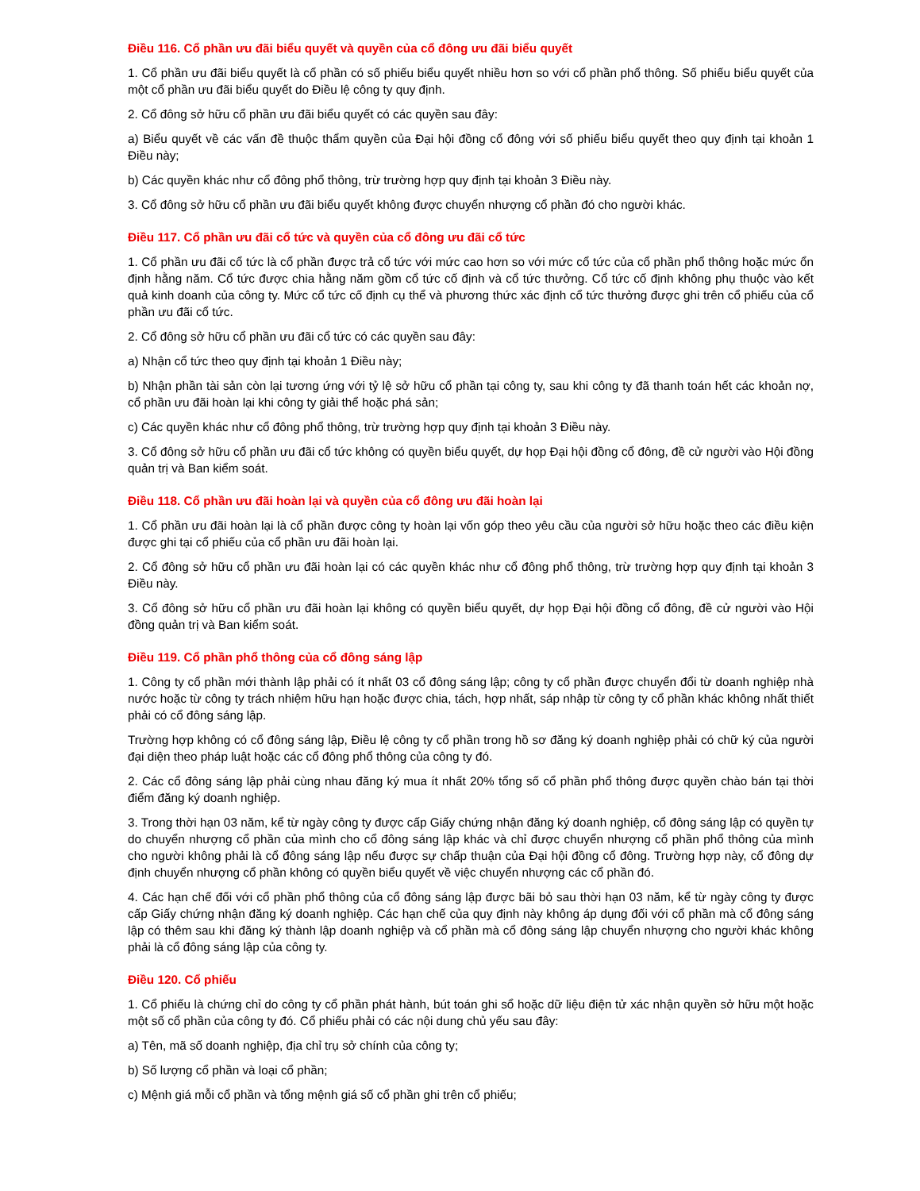Điều 116. Cổ phần ưu đãi biểu quyết và quyền của cổ đông ưu đãi biểu quyết
1. Cổ phần ưu đãi biểu quyết là cổ phần có số phiếu biểu quyết nhiều hơn so với cổ phần phổ thông. Số phiếu biểu quyết của một cổ phần ưu đãi biểu quyết do Điều lệ công ty quy định.
2. Cổ đông sở hữu cổ phần ưu đãi biểu quyết có các quyền sau đây:
a) Biểu quyết về các vấn đề thuộc thẩm quyền của Đại hội đồng cổ đông với số phiếu biểu quyết theo quy định tại khoản 1 Điều này;
b) Các quyền khác như cổ đông phổ thông, trừ trường hợp quy định tại khoản 3 Điều này.
3. Cổ đông sở hữu cổ phần ưu đãi biểu quyết không được chuyển nhượng cổ phần đó cho người khác.
Điều 117. Cổ phần ưu đãi cổ tức và quyền của cổ đông ưu đãi cổ tức
1. Cổ phần ưu đãi cổ tức là cổ phần được trả cổ tức với mức cao hơn so với mức cổ tức của cổ phần phổ thông hoặc mức ổn định hằng năm. Cổ tức được chia hằng năm gồm cổ tức cố định và cổ tức thưởng. Cổ tức cố định không phụ thuộc vào kết quả kinh doanh của công ty. Mức cổ tức cố định cụ thể và phương thức xác định cổ tức thưởng được ghi trên cổ phiếu của cổ phần ưu đãi cổ tức.
2. Cổ đông sở hữu cổ phần ưu đãi cổ tức có các quyền sau đây:
a) Nhận cổ tức theo quy định tại khoản 1 Điều này;
b) Nhận phần tài sản còn lại tương ứng với tỷ lệ sở hữu cổ phần tại công ty, sau khi công ty đã thanh toán hết các khoản nợ, cổ phần ưu đãi hoàn lại khi công ty giải thể hoặc phá sản;
c) Các quyền khác như cổ đông phổ thông, trừ trường hợp quy định tại khoản 3 Điều này.
3. Cổ đông sở hữu cổ phần ưu đãi cổ tức không có quyền biểu quyết, dự họp Đại hội đồng cổ đông, đề cử người vào Hội đồng quản trị và Ban kiểm soát.
Điều 118. Cổ phần ưu đãi hoàn lại và quyền của cổ đông ưu đãi hoàn lại
1. Cổ phần ưu đãi hoàn lại là cổ phần được công ty hoàn lại vốn góp theo yêu cầu của người sở hữu hoặc theo các điều kiện được ghi tại cổ phiếu của cổ phần ưu đãi hoàn lại.
2. Cổ đông sở hữu cổ phần ưu đãi hoàn lại có các quyền khác như cổ đông phổ thông, trừ trường hợp quy định tại khoản 3 Điều này.
3. Cổ đông sở hữu cổ phần ưu đãi hoàn lại không có quyền biểu quyết, dự họp Đại hội đồng cổ đông, đề cử người vào Hội đồng quản trị và Ban kiểm soát.
Điều 119. Cổ phần phổ thông của cổ đông sáng lập
1. Công ty cổ phần mới thành lập phải có ít nhất 03 cổ đông sáng lập; công ty cổ phần được chuyển đổi từ doanh nghiệp nhà nước hoặc từ công ty trách nhiệm hữu hạn hoặc được chia, tách, hợp nhất, sáp nhập từ công ty cổ phần khác không nhất thiết phải có cổ đông sáng lập.
Trường hợp không có cổ đông sáng lập, Điều lệ công ty cổ phần trong hồ sơ đăng ký doanh nghiệp phải có chữ ký của người đại diện theo pháp luật hoặc các cổ đông phổ thông của công ty đó.
2. Các cổ đông sáng lập phải cùng nhau đăng ký mua ít nhất 20% tổng số cổ phần phổ thông được quyền chào bán tại thời điểm đăng ký doanh nghiệp.
3. Trong thời hạn 03 năm, kể từ ngày công ty được cấp Giấy chứng nhận đăng ký doanh nghiệp, cổ đông sáng lập có quyền tự do chuyển nhượng cổ phần của mình cho cổ đông sáng lập khác và chỉ được chuyển nhượng cổ phần phổ thông của mình cho người không phải là cổ đông sáng lập nếu được sự chấp thuận của Đại hội đồng cổ đông. Trường hợp này, cổ đông dự định chuyển nhượng cổ phần không có quyền biểu quyết về việc chuyển nhượng các cổ phần đó.
4. Các hạn chế đối với cổ phần phổ thông của cổ đông sáng lập được bãi bỏ sau thời hạn 03 năm, kể từ ngày công ty được cấp Giấy chứng nhận đăng ký doanh nghiệp. Các hạn chế của quy định này không áp dụng đối với cổ phần mà cổ đông sáng lập có thêm sau khi đăng ký thành lập doanh nghiệp và cổ phần mà cổ đông sáng lập chuyển nhượng cho người khác không phải là cổ đông sáng lập của công ty.
Điều 120. Cổ phiếu
1. Cổ phiếu là chứng chỉ do công ty cổ phần phát hành, bút toán ghi sổ hoặc dữ liệu điện tử xác nhận quyền sở hữu một hoặc một số cổ phần của công ty đó. Cổ phiếu phải có các nội dung chủ yếu sau đây:
a) Tên, mã số doanh nghiệp, địa chỉ trụ sở chính của công ty;
b) Số lượng cổ phần và loại cổ phần;
c) Mệnh giá mỗi cổ phần và tổng mệnh giá số cổ phần ghi trên cổ phiếu;